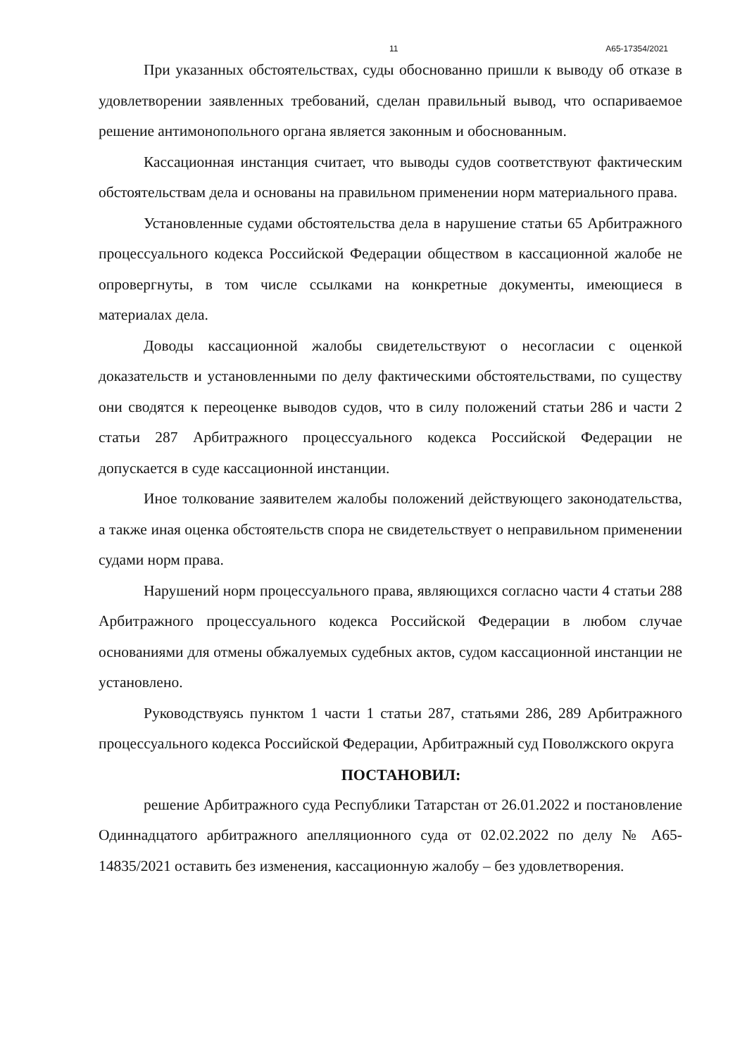11 А65-17354/2021
При указанных обстоятельствах, суды обоснованно пришли к выводу об отказе в удовлетворении заявленных требований, сделан правильный вывод, что оспариваемое решение антимонопольного органа является законным и обоснованным.
Кассационная инстанция считает, что выводы судов соответствуют фактическим обстоятельствам дела и основаны на правильном применении норм материального права.
Установленные судами обстоятельства дела в нарушение статьи 65 Арбитражного процессуального кодекса Российской Федерации обществом в кассационной жалобе не опровергнуты, в том числе ссылками на конкретные документы, имеющиеся в материалах дела.
Доводы кассационной жалобы свидетельствуют о несогласии с оценкой доказательств и установленными по делу фактическими обстоятельствами, по существу они сводятся к переоценке выводов судов, что в силу положений статьи 286 и части 2 статьи 287 Арбитражного процессуального кодекса Российской Федерации не допускается в суде кассационной инстанции.
Иное толкование заявителем жалобы положений действующего законодательства, а также иная оценка обстоятельств спора не свидетельствует о неправильном применении судами норм права.
Нарушений норм процессуального права, являющихся согласно части 4 статьи 288 Арбитражного процессуального кодекса Российской Федерации в любом случае основаниями для отмены обжалуемых судебных актов, судом кассационной инстанции не установлено.
Руководствуясь пунктом 1 части 1 статьи 287, статьями 286, 289 Арбитражного процессуального кодекса Российской Федерации, Арбитражный суд Поволжского округа
ПОСТАНОВИЛ:
решение Арбитражного суда Республики Татарстан от 26.01.2022 и постановление Одиннадцатого арбитражного апелляционного суда от 02.02.2022 по делу № А65-14835/2021 оставить без изменения, кассационную жалобу – без удовлетворения.